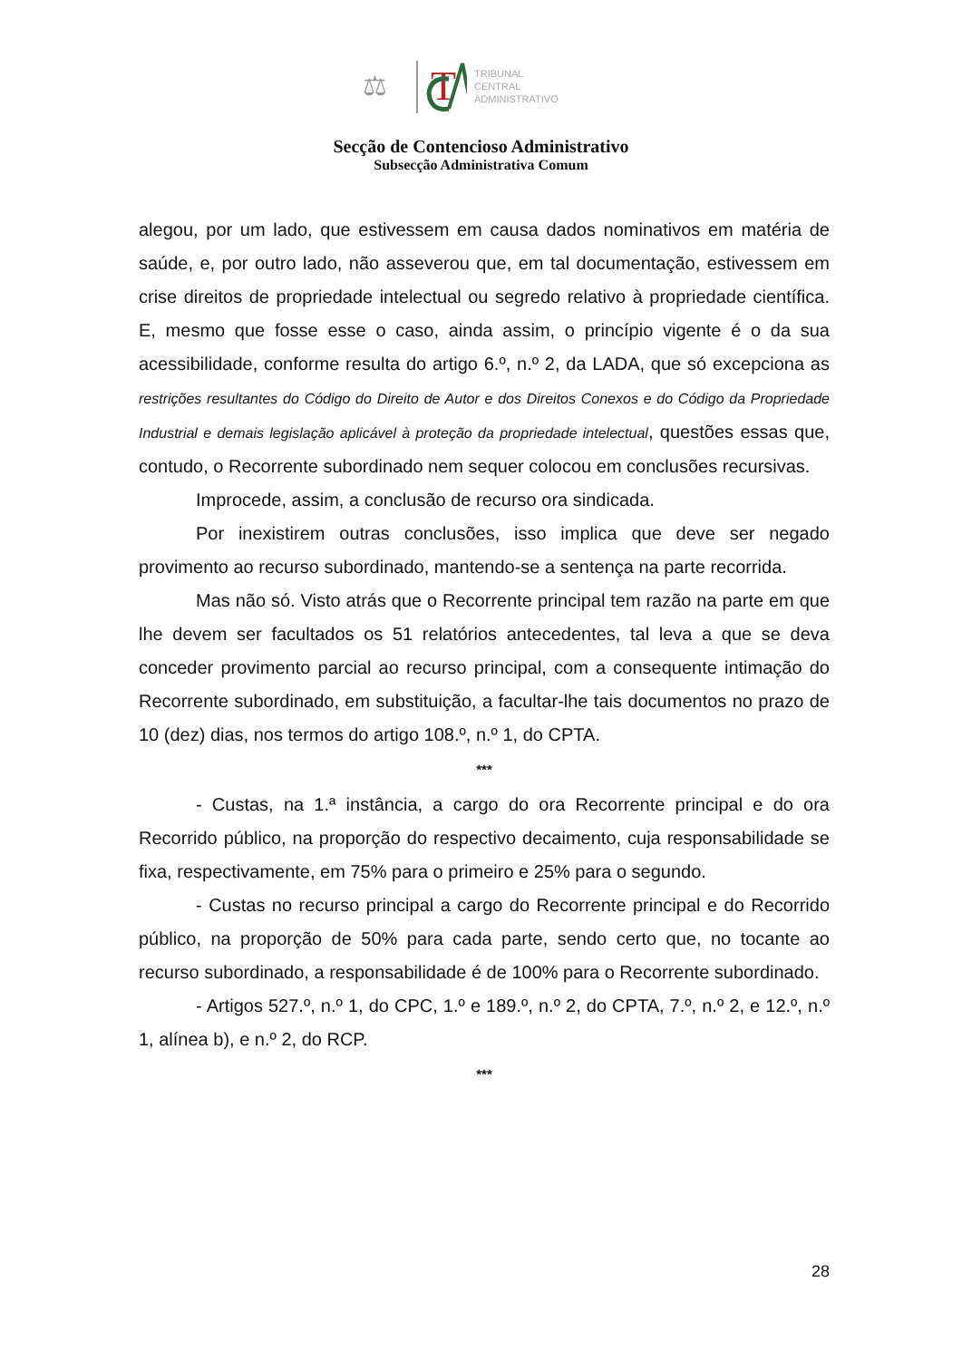T
⚖
TRIBUNAL
CENTRAL
ADMINISTRATIVO
Secção de Contencioso Administrativo
Subsecção Administrativa Comum
alegou, por um lado, que estivessem em causa dados nominativos em matéria de saúde, e, por outro lado, não asseverou que, em tal documentação, estivessem em crise direitos de propriedade intelectual ou segredo relativo à propriedade científica. E, mesmo que fosse esse o caso, ainda assim, o princípio vigente é o da sua acessibilidade, conforme resulta do artigo 6.º, n.º 2, da LADA, que só excepciona as restrições resultantes do Código do Direito de Autor e dos Direitos Conexos e do Código da Propriedade Industrial e demais legislação aplicável à proteção da propriedade intelectual, questões essas que, contudo, o Recorrente subordinado nem sequer colocou em conclusões recursivas.
Improcede, assim, a conclusão de recurso ora sindicada.
Por inexistirem outras conclusões, isso implica que deve ser negado provimento ao recurso subordinado, mantendo-se a sentença na parte recorrida.
Mas não só. Visto atrás que o Recorrente principal tem razão na parte em que lhe devem ser facultados os 51 relatórios antecedentes, tal leva a que se deva conceder provimento parcial ao recurso principal, com a consequente intimação do Recorrente subordinado, em substituição, a facultar-lhe tais documentos no prazo de 10 (dez) dias, nos termos do artigo 108.º, n.º 1, do CPTA.
***
- Custas, na 1.ª instância, a cargo do ora Recorrente principal e do ora Recorrido público, na proporção do respectivo decaimento, cuja responsabilidade se fixa, respectivamente, em 75% para o primeiro e 25% para o segundo.
- Custas no recurso principal a cargo do Recorrente principal e do Recorrido público, na proporção de 50% para cada parte, sendo certo que, no tocante ao recurso subordinado, a responsabilidade é de 100% para o Recorrente subordinado.
- Artigos 527.º, n.º 1, do CPC, 1.º e 189.º, n.º 2, do CPTA, 7.º, n.º 2, e 12.º, n.º 1, alínea b), e n.º 2, do RCP.
***
28